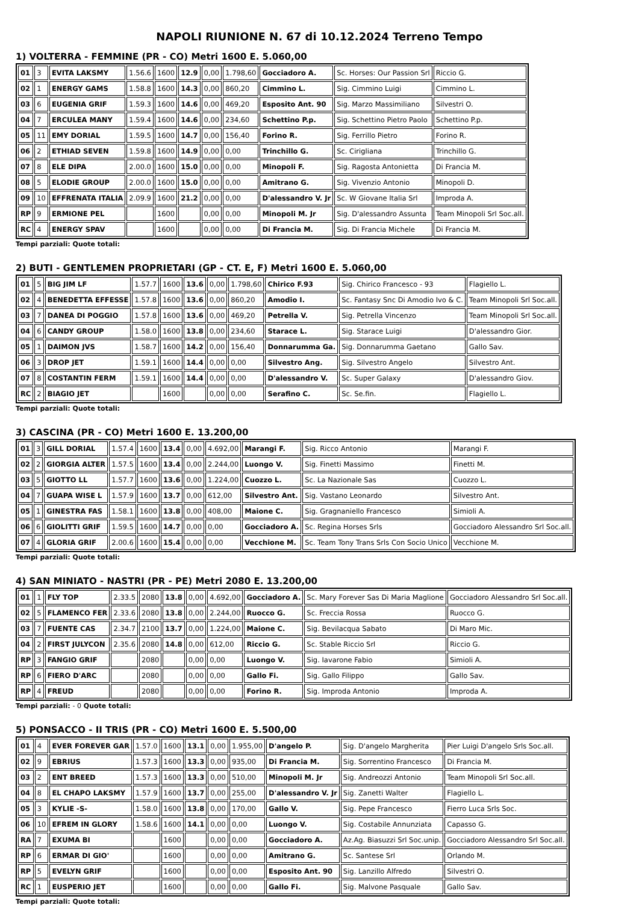NAPOLI RIUNIONE N. 67 di 10.12.2024 Terreno Tempo
1) VOLTERRA - FEMMINE (PR - CO) Metri 1600 E. 5.060,00
| 01 | 3 | EVITA LAKSMY | 1.56.6 | 1600 | 12.9 | 0,00 | 1.798,60 | Gocciadoro A. | Sc. Horses: Our Passion Srl | Riccio G. |
| 02 | 1 | ENERGY GAMS | 1.58.8 | 1600 | 14.3 | 0,00 | 860,20 | Cimmino L. | Sig. Cimmino Luigi | Cimmino L. |
| 03 | 6 | EUGENIA GRIF | 1.59.3 | 1600 | 14.6 | 0,00 | 469,20 | Esposito Ant. 90 | Sig. Marzo Massimiliano | Silvestri O. |
| 04 | 7 | ERCULEA MANY | 1.59.4 | 1600 | 14.6 | 0,00 | 234,60 | Schettino P.p. | Sig. Schettino Pietro Paolo | Schettino P.p. |
| 05 | 11 | EMY DORIAL | 1.59.5 | 1600 | 14.7 | 0,00 | 156,40 | Forino R. | Sig. Ferrillo Pietro | Forino R. |
| 06 | 2 | ETHIAD SEVEN | 1.59.8 | 1600 | 14.9 | 0,00 | 0,00 | Trinchillo G. | Sc. Cirigliana | Trinchillo G. |
| 07 | 8 | ELE DIPA | 2.00.0 | 1600 | 15.0 | 0,00 | 0,00 | Minopoli F. | Sig. Ragosta Antonietta | Di Francia M. |
| 08 | 5 | ELODIE GROUP | 2.00.0 | 1600 | 15.0 | 0,00 | 0,00 | Amitrano G. | Sig. Vivenzio Antonio | Minopoli D. |
| 09 | 10 | EFFRENATA ITALIA | 2.09.9 | 1600 | 21.2 | 0,00 | 0,00 | D'alessandro V. Jr | Sc. W Giovane Italia Srl | Improda A. |
| RP | 9 | ERMIONE PEL | | 1600 | | 0,00 | 0,00 | Minopoli M. Jr | Sig. D'alessandro Assunta | Team Minopoli Srl Soc.all. |
| RC | 4 | ENERGY SPAV | | 1600 | | 0,00 | 0,00 | Di Francia M. | Sig. Di Francia Michele | Di Francia M. |
Tempi parziali: Quote totali:
2) BUTI - GENTLEMEN PROPRIETARI (GP - CT. E, F) Metri 1600 E. 5.060,00
| 01 | 5 | BIG JIM LF | 1.57.7 | 1600 | 13.6 | 0,00 | 1.798,60 | Chirico F.93 | Sig. Chirico Francesco - 93 | Flagiello L. |
| 02 | 4 | BENEDETTA EFFESSE | 1.57.8 | 1600 | 13.6 | 0,00 | 860,20 | Amodio I. | Sc. Fantasy Snc Di Amodio Ivo & C. | Team Minopoli Srl Soc.all. |
| 03 | 7 | DANEA DI POGGIO | 1.57.8 | 1600 | 13.6 | 0,00 | 469,20 | Petrella V. | Sig. Petrella Vincenzo | Team Minopoli Srl Soc.all. |
| 04 | 6 | CANDY GROUP | 1.58.0 | 1600 | 13.8 | 0,00 | 234,60 | Starace L. | Sig. Starace Luigi | D'alessandro Gior. |
| 05 | 1 | DAIMON JVS | 1.58.7 | 1600 | 14.2 | 0,00 | 156,40 | Donnarumma Ga. | Sig. Donnarumma Gaetano | Gallo Sav. |
| 06 | 3 | DROP JET | 1.59.1 | 1600 | 14.4 | 0,00 | 0,00 | Silvestro Ang. | Sig. Silvestro Angelo | Silvestro Ant. |
| 07 | 8 | COSTANTIN FERM | 1.59.1 | 1600 | 14.4 | 0,00 | 0,00 | D'alessandro V. | Sc. Super Galaxy | D'alessandro Giov. |
| RC | 2 | BIAGIO JET | | 1600 | | 0,00 | 0,00 | Serafino C. | Sc. Se.fin. | Flagiello L. |
Tempi parziali: Quote totali:
3) CASCINA (PR - CO) Metri 1600 E. 13.200,00
| 01 | 3 | GILL DORIAL | 1.57.4 | 1600 | 13.4 | 0,00 | 4.692,00 | Marangi F. | Sig. Ricco Antonio | Marangi F. |
| 02 | 2 | GIORGIA ALTER | 1.57.5 | 1600 | 13.4 | 0,00 | 2.244,00 | Luongo V. | Sig. Finetti Massimo | Finetti M. |
| 03 | 5 | GIOTTO LL | 1.57.7 | 1600 | 13.6 | 0,00 | 1.224,00 | Cuozzo L. | Sc. La Nazionale Sas | Cuozzo L. |
| 04 | 7 | GUAPA WISE L | 1.57.9 | 1600 | 13.7 | 0,00 | 612,00 | Silvestro Ant. | Sig. Vastano Leonardo | Silvestro Ant. |
| 05 | 1 | GINESTRA FAS | 1.58.1 | 1600 | 13.8 | 0,00 | 408,00 | Maione C. | Sig. Gragnaniello Francesco | Simioli A. |
| 06 | 6 | GIOLITTI GRIF | 1.59.5 | 1600 | 14.7 | 0,00 | 0,00 | Gocciadoro A. | Sc. Regina Horses Srls | Gocciadoro Alessandro Srl Soc.all. |
| 07 | 4 | GLORIA GRIF | 2.00.6 | 1600 | 15.4 | 0,00 | 0,00 | Vecchione M. | Sc. Team Tony Trans Srls Con Socio Unico | Vecchione M. |
Tempi parziali: Quote totali:
4) SAN MINIATO - NASTRI (PR - PE) Metri 2080 E. 13.200,00
| 01 | 1 | FLY TOP | 2.33.5 | 2080 | 13.8 | 0,00 | 4.692,00 | Gocciadoro A. | Sc. Mary Forever Sas Di Maria Maglione | Gocciadoro Alessandro Srl Soc.all. |
| 02 | 5 | FLAMENCO FER | 2.33.6 | 2080 | 13.8 | 0,00 | 2.244,00 | Ruocco G. | Sc. Freccia Rossa | Ruocco G. |
| 03 | 7 | FUENTE CAS | 2.34.7 | 2100 | 13.7 | 0,00 | 1.224,00 | Maione C. | Sig. Bevilacqua Sabato | Di Maro Mic. |
| 04 | 2 | FIRST JULYCON | 2.35.6 | 2080 | 14.8 | 0,00 | 612,00 | Riccio G. | Sc. Stable Riccio Srl | Riccio G. |
| RP | 3 | FANGIO GRIF | | 2080 | | 0,00 | 0,00 | Luongo V. | Sig. Iavarone Fabio | Simioli A. |
| RP | 6 | FIERO D'ARC | | 2080 | | 0,00 | 0,00 | Gallo Fi. | Sig. Gallo Filippo | Gallo Sav. |
| RP | 4 | FREUD | | 2080 | | 0,00 | 0,00 | Forino R. | Sig. Improda Antonio | Improda A. |
Tempi parziali: - 0 Quote totali:
5) PONSACCO - II TRIS (PR - CO) Metri 1600 E. 5.500,00
| 01 | 4 | EVER FOREVER GAR | 1.57.0 | 1600 | 13.1 | 0,00 | 1.955,00 | D'angelo P. | Sig. D'angelo Margherita | Pier Luigi D'angelo Srls Soc.all. |
| 02 | 9 | EBRIUS | 1.57.3 | 1600 | 13.3 | 0,00 | 935,00 | Di Francia M. | Sig. Sorrentino Francesco | Di Francia M. |
| 03 | 2 | ENT BREED | 1.57.3 | 1600 | 13.3 | 0,00 | 510,00 | Minopoli M. Jr | Sig. Andreozzi Antonio | Team Minopoli Srl Soc.all. |
| 04 | 8 | EL CHAPO LAKSMY | 1.57.9 | 1600 | 13.7 | 0,00 | 255,00 | D'alessandro V. Jr | Sig. Zanetti Walter | Flagiello L. |
| 05 | 3 | KYLIE -S- | 1.58.0 | 1600 | 13.8 | 0,00 | 170,00 | Gallo V. | Sig. Pepe Francesco | Fierro Luca Srls Soc. |
| 06 | 10 | EFREM IN GLORY | 1.58.6 | 1600 | 14.1 | 0,00 | 0,00 | Luongo V. | Sig. Costabile Annunziata | Capasso G. |
| RA | 7 | EXUMA BI | | 1600 | | 0,00 | 0,00 | Gocciadoro A. | Az.Ag. Biasuzzi Srl Soc.unip. | Gocciadoro Alessandro Srl Soc.all. |
| RP | 6 | ERMAR DI GIO' | | 1600 | | 0,00 | 0,00 | Amitrano G. | Sc. Santese Srl | Orlando M. |
| RP | 5 | EVELYN GRIF | | 1600 | | 0,00 | 0,00 | Esposito Ant. 90 | Sig. Lanzillo Alfredo | Silvestri O. |
| RC | 1 | EUSPERIO JET | | 1600 | | 0,00 | 0,00 | Gallo Fi. | Sig. Malvone Pasquale | Gallo Sav. |
Tempi parziali: Quote totali: